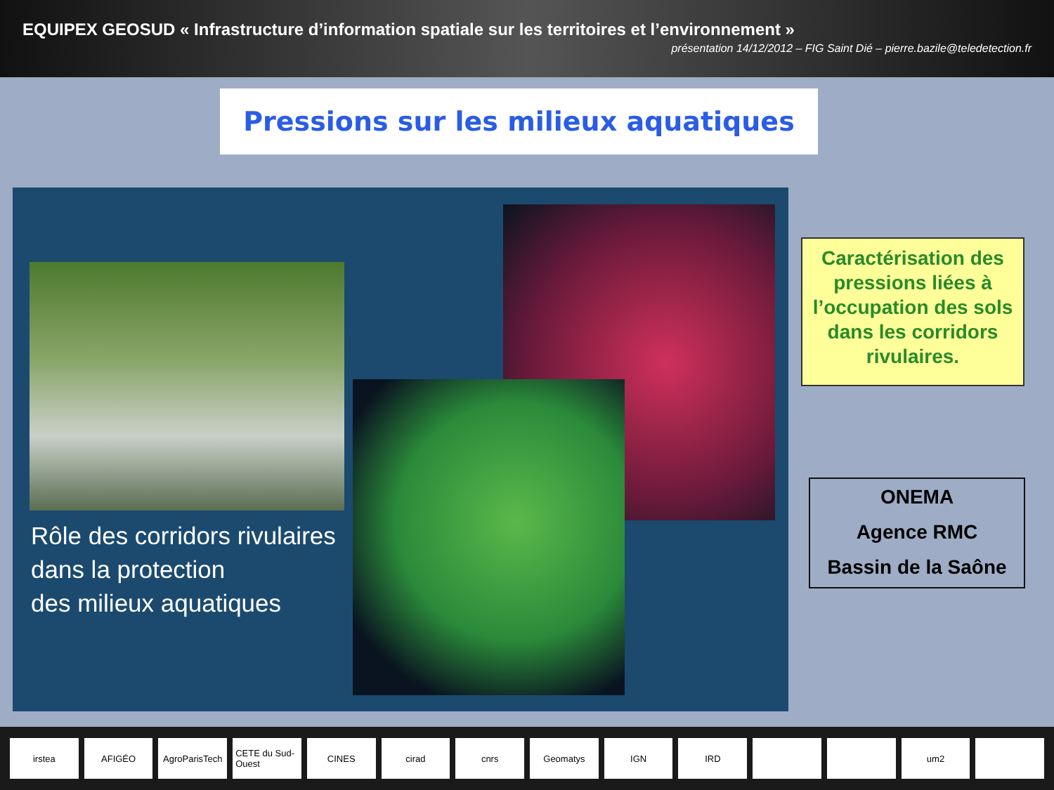EQUIPEX GEOSUD « Infrastructure d’information spatiale sur les territoires et l’environnement »
présentation 14/12/2012 – FIG Saint Dié – pierre.bazile@teledetection.fr
Pressions sur les milieux aquatiques
Rôle des corridors rivulaires
dans la protection
des milieux aquatiques
Caractérisation des pressions liées à l’occupation des sols dans les corridors rivulaires.
ONEMA
Agence RMC
Bassin de la Saône
irstea AFIGÉO AgroParisTech CETE du Sud-Ouest CINES cirad cnrs Geomatys IGN IRD um2